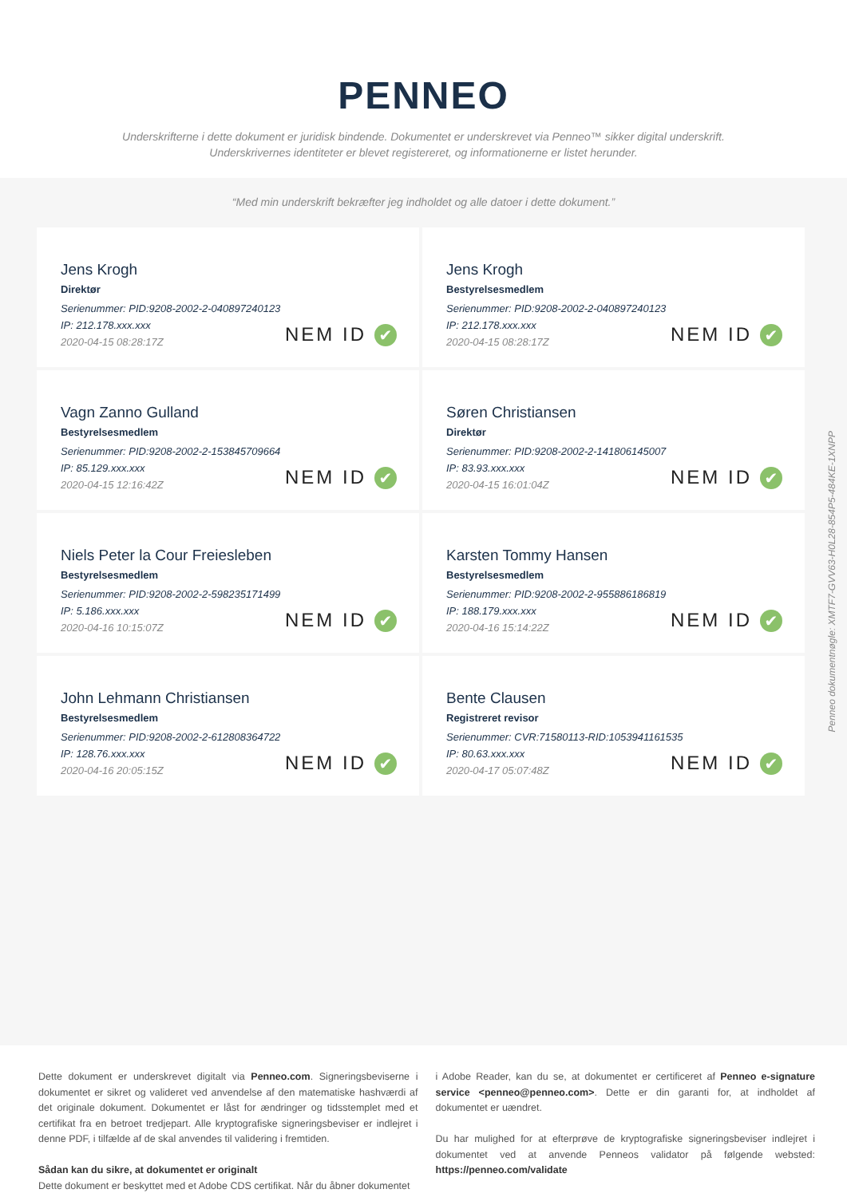PENNEO
Underskrifterne i dette dokument er juridisk bindende. Dokumentet er underskrevet via Penneo™ sikker digital underskrift.
Underskrivernes identiteter er blevet registereret, og informationerne er listet herunder.
“Med min underskrift bekræfter jeg indholdet og alle datoer i dette dokument.”
Jens Krogh
Direktør
Serienummer: PID:9208-2002-2-040897240123
IP: 212.178.xxx.xxx
2020-04-15 08:28:17Z
NEM ID ✔
Jens Krogh
Bestyrelsesmedlem
Serienummer: PID:9208-2002-2-040897240123
IP: 212.178.xxx.xxx
2020-04-15 08:28:17Z
NEM ID ✔
Vagn Zanno Gulland
Bestyrelsesmedlem
Serienummer: PID:9208-2002-2-153845709664
IP: 85.129.xxx.xxx
2020-04-15 12:16:42Z
NEM ID ✔
Søren Christiansen
Direktør
Serienummer: PID:9208-2002-2-141806145007
IP: 83.93.xxx.xxx
2020-04-15 16:01:04Z
NEM ID ✔
Niels Peter la Cour Freiesleben
Bestyrelsesmedlem
Serienummer: PID:9208-2002-2-598235171499
IP: 5.186.xxx.xxx
2020-04-16 10:15:07Z
NEM ID ✔
Karsten Tommy Hansen
Bestyrelsesmedlem
Serienummer: PID:9208-2002-2-955886186819
IP: 188.179.xxx.xxx
2020-04-16 15:14:22Z
NEM ID ✔
John Lehmann Christiansen
Bestyrelsesmedlem
Serienummer: PID:9208-2002-2-612808364722
IP: 128.76.xxx.xxx
2020-04-16 20:05:15Z
NEM ID ✔
Bente Clausen
Registreret revisor
Serienummer: CVR:71580113-RID:1053941161535
IP: 80.63.xxx.xxx
2020-04-17 05:07:48Z
NEM ID ✔
Penneo dokumentnøgle: XMTF7-GVV63-H0L28-854P5-484KE-1XNPP
Dette dokument er underskrevet digitalt via Penneo.com. Signeringsbeviserne i dokumentet er sikret og valideret ved anvendelse af den matematiske hashværdi af det originale dokument. Dokumentet er låst for ændringer og tidsstemplet med et certifikat fra en betroet tredjepart. Alle kryptografiske signeringsbeviser er indlejret i denne PDF, i tilfælde af de skal anvendes til validering i fremtiden.
Sådan kan du sikre, at dokumentet er originalt
Dette dokument er beskyttet med et Adobe CDS certifikat. Når du åbner dokumentet
i Adobe Reader, kan du se, at dokumentet er certificeret af Penneo e-signature service <penneo@penneo.com>. Dette er din garanti for, at indholdet af dokumentet er uændret.
Du har mulighed for at efterprøve de kryptografiske signeringsbeviser indlejret i dokumentet ved at anvende Penneos validator på følgende websted: https://penneo.com/validate